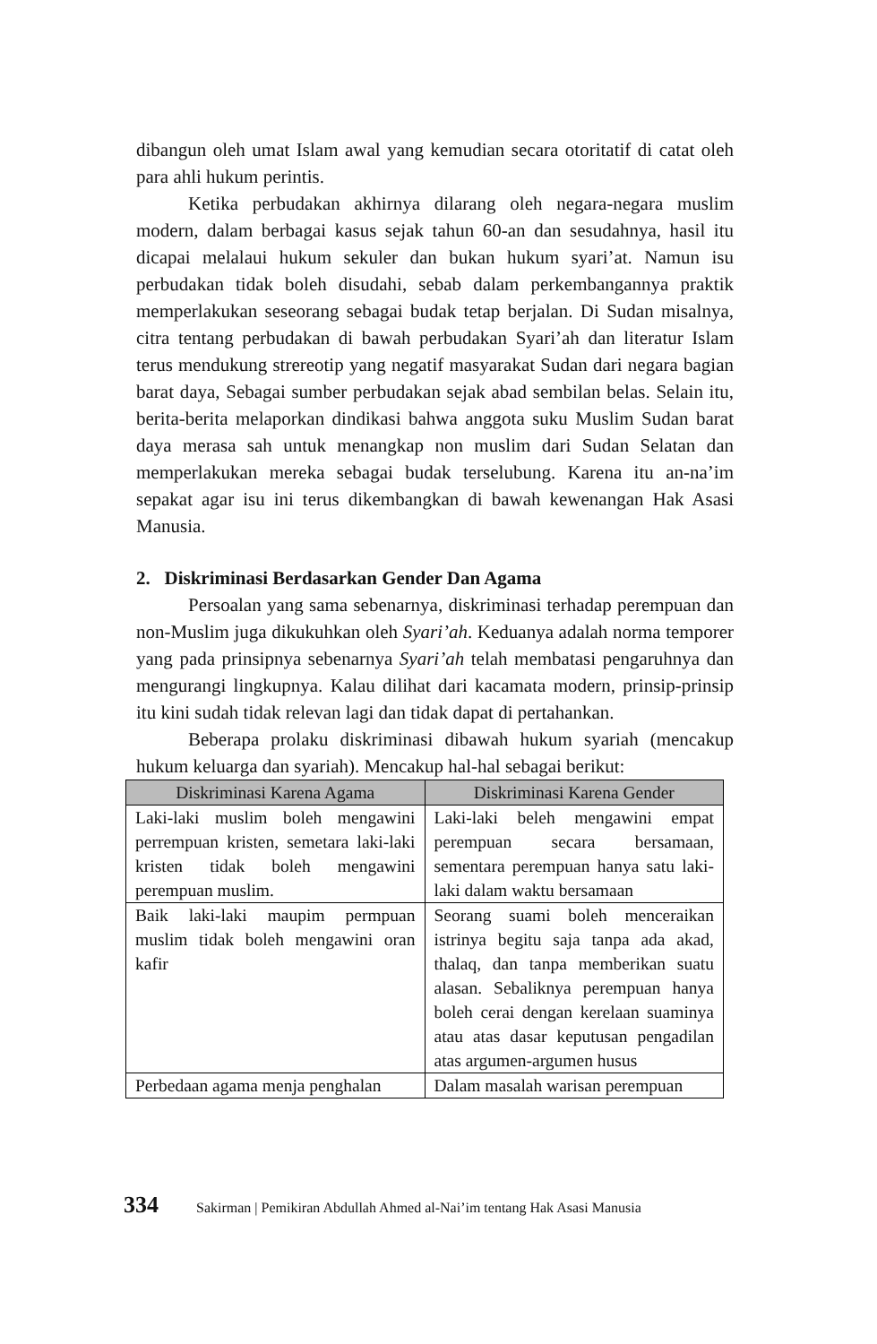dibangun oleh umat Islam awal yang kemudian secara otoritatif di catat oleh para ahli hukum perintis.
Ketika perbudakan akhirnya dilarang oleh negara-negara muslim modern, dalam berbagai kasus sejak tahun 60-an dan sesudahnya, hasil itu dicapai melalaui hukum sekuler dan bukan hukum syari’at. Namun isu perbudakan tidak boleh disudahi, sebab dalam perkembangannya praktik memperlakukan seseorang sebagai budak tetap berjalan. Di Sudan misalnya, citra tentang perbudakan di bawah perbudakan Syari’ah dan literatur Islam terus mendukung strereotip yang negatif masyarakat Sudan dari negara bagian barat daya, Sebagai sumber perbudakan sejak abad sembilan belas. Selain itu, berita-berita melaporkan dindikasi bahwa anggota suku Muslim Sudan barat daya merasa sah untuk menangkap non muslim dari Sudan Selatan dan memperlakukan mereka sebagai budak terselubung. Karena itu an-na’im sepakat agar isu ini terus dikembangkan di bawah kewenangan Hak Asasi Manusia.
2. Diskriminasi Berdasarkan Gender Dan Agama
Persoalan yang sama sebenarnya, diskriminasi terhadap perempuan dan non-Muslim juga dikukuhkan oleh Syari’ah. Keduanya adalah norma temporer yang pada prinsipnya sebenarnya Syari’ah telah membatasi pengaruhnya dan mengurangi lingkupnya. Kalau dilihat dari kacamata modern, prinsip-prinsip itu kini sudah tidak relevan lagi dan tidak dapat di pertahankan.
Beberapa prolaku diskriminasi dibawah hukum syariah (mencakup hukum keluarga dan syariah). Mencakup hal-hal sebagai berikut:
| Diskriminasi Karena Agama | Diskriminasi Karena Gender |
| --- | --- |
| Laki-laki muslim boleh mengawini perrempuan kristen, semetara laki-laki kristen tidak boleh mengawini perempuan muslim. | Laki-laki beleh mengawini empat perempuan secara bersamaan, sementara perempuan hanya satu laki-laki dalam waktu bersamaan |
| Baik laki-laki maupim permpuan muslim tidak boleh mengawini oran kafir | Seorang suami boleh menceraikan istrinya begitu saja tanpa ada akad, thalaq, dan tanpa memberikan suatu alasan. Sebaliknya perempuan hanya boleh cerai dengan kerelaan suaminya atau atas dasar keputusan pengadilan atas argumen-argumen husus |
| Perbedaan agama menja penghalan | Dalam masalah warisan perempuan |
334 Sakirman | Pemikiran Abdullah Ahmed al-Nai’im tentang Hak Asasi Manusia